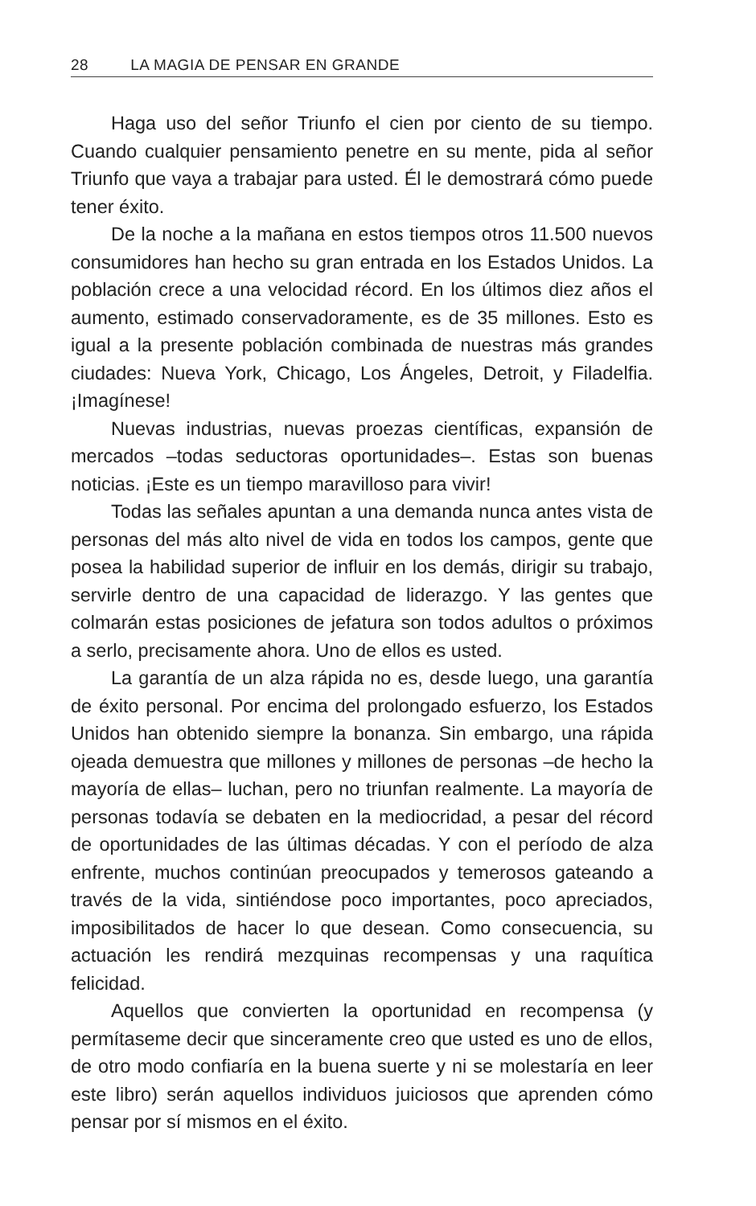28 LA MAGIA DE PENSAR EN GRANDE
Haga uso del señor Triunfo el cien por ciento de su tiempo. Cuando cualquier pensamiento penetre en su mente, pida al señor Triunfo que vaya a trabajar para usted. Él le demostrará cómo puede tener éxito.
De la noche a la mañana en estos tiempos otros 11.500 nuevos consumidores han hecho su gran entrada en los Estados Unidos. La población crece a una velocidad récord. En los últimos diez años el aumento, estimado conservadoramente, es de 35 millones. Esto es igual a la presente población combinada de nuestras más grandes ciudades: Nueva York, Chicago, Los Ángeles, Detroit, y Filadelfia. ¡Imagínese!
Nuevas industrias, nuevas proezas científicas, expansión de mercados –todas seductoras oportunidades–. Estas son buenas noticias. ¡Este es un tiempo maravilloso para vivir!
Todas las señales apuntan a una demanda nunca antes vista de personas del más alto nivel de vida en todos los campos, gente que posea la habilidad superior de influir en los demás, dirigir su trabajo, servirle dentro de una capacidad de liderazgo. Y las gentes que colmarán estas posiciones de jefatura son todos adultos o próximos a serlo, precisamente ahora. Uno de ellos es usted.
La garantía de un alza rápida no es, desde luego, una garantía de éxito personal. Por encima del prolongado esfuerzo, los Estados Unidos han obtenido siempre la bonanza. Sin embargo, una rápida ojeada demuestra que millones y millones de personas –de hecho la mayoría de ellas– luchan, pero no triunfan realmente. La mayoría de personas todavía se debaten en la mediocridad, a pesar del récord de oportunidades de las últimas décadas. Y con el período de alza enfrente, muchos continúan preocupados y temerosos gateando a través de la vida, sintiéndose poco importantes, poco apreciados, imposibilitados de hacer lo que desean. Como consecuencia, su actuación les rendirá mezquinas recompensas y una raquítica felicidad.
Aquellos que convierten la oportunidad en recompensa (y permítaseme decir que sinceramente creo que usted es uno de ellos, de otro modo confiaría en la buena suerte y ni se molestaría en leer este libro) serán aquellos individuos juiciosos que aprenden cómo pensar por sí mismos en el éxito.